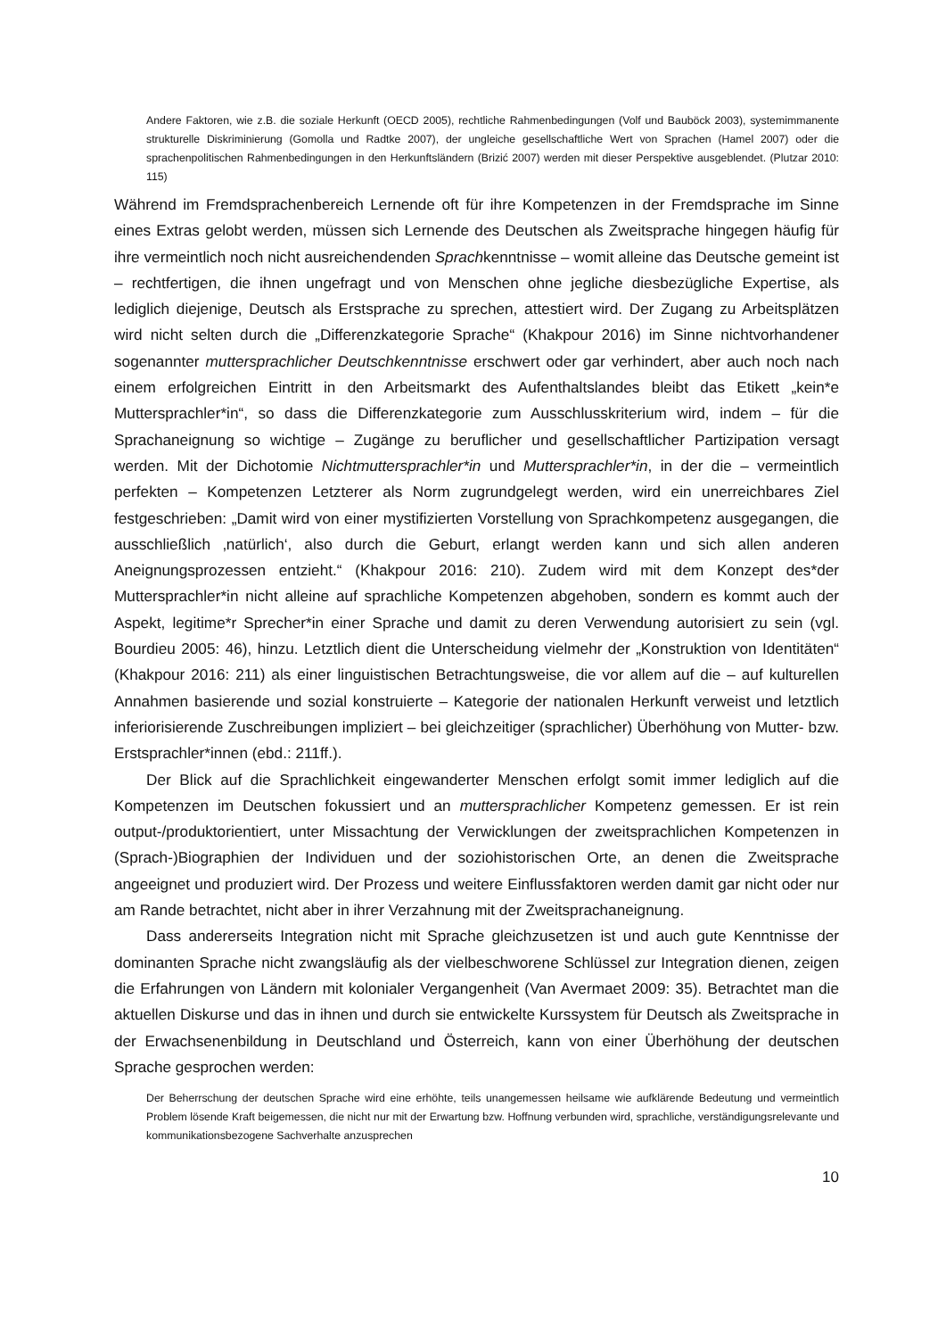Andere Faktoren, wie z.B. die soziale Herkunft (OECD 2005), rechtliche Rahmenbedingungen (Volf und Bauböck 2003), systemimmanente strukturelle Diskriminierung (Gomolla und Radtke 2007), der ungleiche gesellschaftliche Wert von Sprachen (Hamel 2007) oder die sprachenpolitischen Rahmenbedingungen in den Herkunftsländern (Brizić 2007) werden mit dieser Perspektive ausgeblendet. (Plutzar 2010: 115)
Während im Fremdsprachenbereich Lernende oft für ihre Kompetenzen in der Fremdsprache im Sinne eines Extras gelobt werden, müssen sich Lernende des Deutschen als Zweitsprache hingegen häufig für ihre vermeintlich noch nicht ausreichendenden Sprachkenntnisse – womit alleine das Deutsche gemeint ist – rechtfertigen, die ihnen ungefragt und von Menschen ohne jegliche diesbezügliche Expertise, als lediglich diejenige, Deutsch als Erstsprache zu sprechen, attestiert wird. Der Zugang zu Arbeitsplätzen wird nicht selten durch die „Differenzkategorie Sprache“ (Khakpour 2016) im Sinne nichtvorhandener sogenannter muttersprachlicher Deutschkenntnisse erschwert oder gar verhindert, aber auch noch nach einem erfolgreichen Eintritt in den Arbeitsmarkt des Aufenthaltslandes bleibt das Etikett „kein*e Muttersprachler*in“, so dass die Differenzkategorie zum Ausschlusskriterium wird, indem – für die Sprachaneignung so wichtige – Zugänge zu beruflicher und gesellschaftlicher Partizipation versagt werden. Mit der Dichotomie Nichtmuttersprachler*in und Muttersprachler*in, in der die – vermeintlich perfekten – Kompetenzen Letzterer als Norm zugrundgelegt werden, wird ein unerreichbares Ziel festgeschrieben: „Damit wird von einer mystifizierten Vorstellung von Sprachkompetenz ausgegangen, die ausschließlich ‚natürlich‘, also durch die Geburt, erlangt werden kann und sich allen anderen Aneignungsprozessen entzieht.“ (Khakpour 2016: 210). Zudem wird mit dem Konzept des*der Muttersprachler*in nicht alleine auf sprachliche Kompetenzen abgehoben, sondern es kommt auch der Aspekt, legitime*r Sprecher*in einer Sprache und damit zu deren Verwendung autorisiert zu sein (vgl. Bourdieu 2005: 46), hinzu. Letztlich dient die Unterscheidung vielmehr der „Konstruktion von Identitäten“ (Khakpour 2016: 211) als einer linguistischen Betrachtungsweise, die vor allem auf die – auf kulturellen Annahmen basierende und sozial konstruierte – Kategorie der nationalen Herkunft verweist und letztlich inferiorisierende Zuschreibungen impliziert – bei gleichzeitiger (sprachlicher) Überhöhung von Mutter- bzw. Erstsprachler*innen (ebd.: 211ff.).
Der Blick auf die Sprachlichkeit eingewanderter Menschen erfolgt somit immer lediglich auf die Kompetenzen im Deutschen fokussiert und an muttersprachlicher Kompetenz gemessen. Er ist rein output-/produktorientiert, unter Missachtung der Verwicklungen der zweitsprachlichen Kompetenzen in (Sprach-)Biographien der Individuen und der soziohistorischen Orte, an denen die Zweitsprache angeeignet und produziert wird. Der Prozess und weitere Einflussfaktoren werden damit gar nicht oder nur am Rande betrachtet, nicht aber in ihrer Verzahnung mit der Zweitsprachaneignung.
Dass andererseits Integration nicht mit Sprache gleichzusetzen ist und auch gute Kenntnisse der dominanten Sprache nicht zwangsläufig als der vielbeschworene Schlüssel zur Integration dienen, zeigen die Erfahrungen von Ländern mit kolonialer Vergangenheit (Van Avermaet 2009: 35). Betrachtet man die aktuellen Diskurse und das in ihnen und durch sie entwickelte Kurssystem für Deutsch als Zweitsprache in der Erwachsenenbildung in Deutschland und Österreich, kann von einer Überhöhung der deutschen Sprache gesprochen werden:
Der Beherrschung der deutschen Sprache wird eine erhöhte, teils unangemessen heilsame wie aufklärende Bedeutung und vermeintlich Problem lösende Kraft beigemessen, die nicht nur mit der Erwartung bzw. Hoffnung verbunden wird, sprachliche, verständigungsrelevante und kommunikationsbezogene Sachverhalte anzusprechen
10